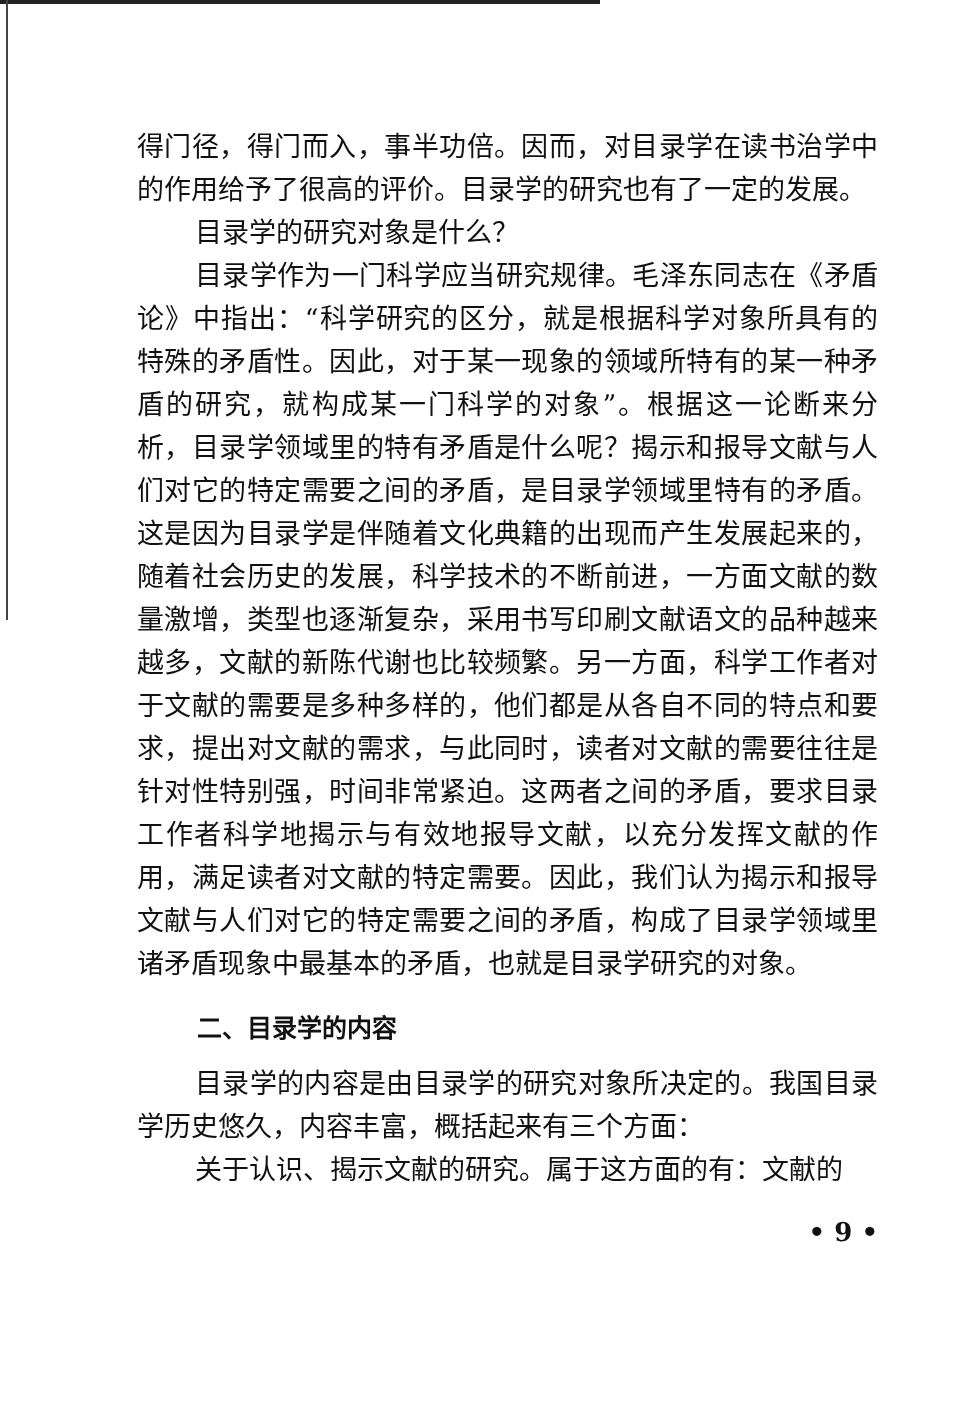得门径，得门而入，事半功倍。因而，对目录学在读书治学中的作用给予了很高的评价。目录学的研究也有了一定的发展。
目录学的研究对象是什么？
目录学作为一门科学应当研究规律。毛泽东同志在《矛盾论》中指出：“科学研究的区分，就是根据科学对象所具有的特殊的矛盾性。因此，对于某一现象的领域所特有的某一种矛盾的研究，就构成某一门科学的对象”。根据这一论断来分析，目录学领域里的特有矛盾是什么呢？揭示和报导文献与人们对它的特定需要之间的矛盾，是目录学领域里特有的矛盾。这是因为目录学是伴随着文化典籍的出现而产生发展起来的，随着社会历史的发展，科学技术的不断前进，一方面文献的数量激增，类型也逐渐复杂，采用书写印刷文献语文的品种越来越多，文献的新陈代谢也比较频繁。另一方面，科学工作者对于文献的需要是多种多样的，他们都是从各自不同的特点和要求，提出对文献的需求，与此同时，读者对文献的需要往往是针对性特别强，时间非常紧迫。这两者之间的矛盾，要求目录工作者科学地揭示与有效地报导文献，以充分发挥文献的作用，满足读者对文献的特定需要。因此，我们认为揭示和报导文献与人们对它的特定需要之间的矛盾，构成了目录学领域里诸矛盾现象中最基本的矛盾，也就是目录学研究的对象。
二、目录学的内容
目录学的内容是由目录学的研究对象所决定的。我国目录学历史悠久，内容丰富，概括起来有三个方面：
关于认识、揭示文献的研究。属于这方面的有：文献的
• 9 •